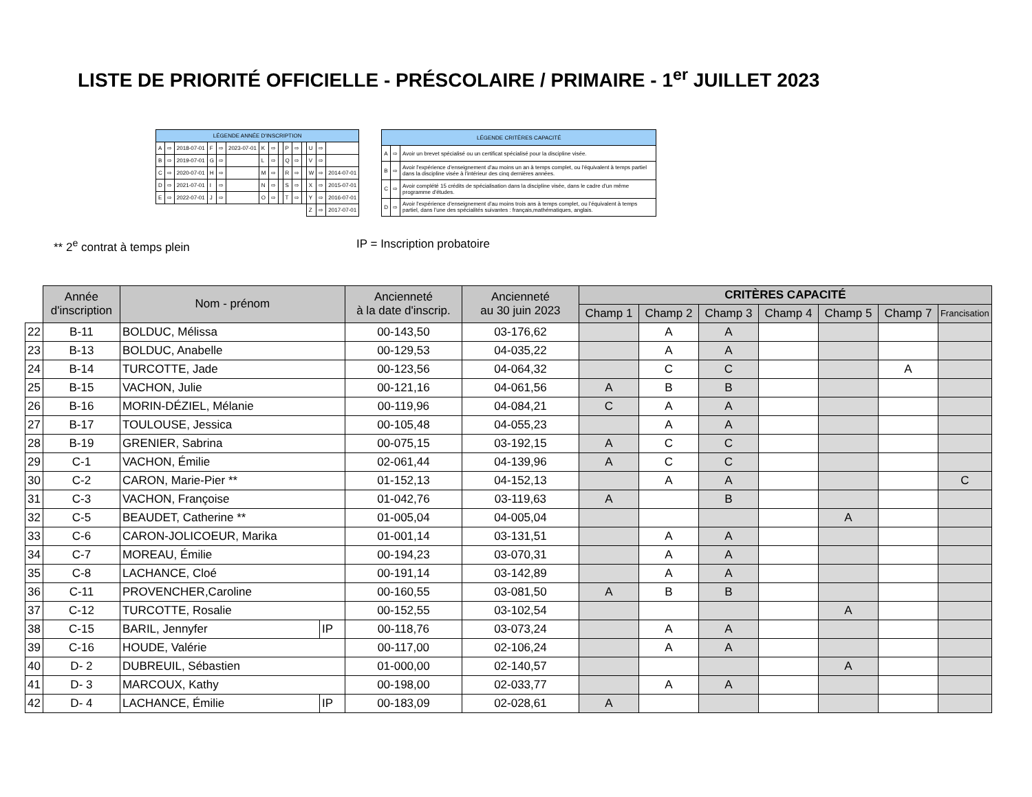LISTE DE PRIORITÉ OFFICIELLE - PRÉSCOLAIRE / PRIMAIRE - 1<sup>er</sup> JUILLET 2023
| LÉGENDE ANNÉE D'INSCRIPTION | | | | | | | | | | | | | | |
| --- | --- | --- | --- | --- | --- | --- | --- | --- | --- | --- | --- | --- | --- | --- |
| A | ⇨ | 2018-07-01 | F | ⇨ | 2023-07-01 | K | ⇨ | | P | ⇨ | | U | ⇨ | |
| B | ⇨ | 2019-07-01 | G | ⇨ | | L | ⇨ | | Q | ⇨ | | V | ⇨ | |
| C | ⇨ | 2020-07-01 | H | ⇨ | | M | ⇨ | | R | ⇨ | | W | ⇨ | 2014-07-01 |
| D | ⇨ | 2021-07-01 | I | ⇨ | | N | ⇨ | | S | ⇨ | | X | ⇨ | 2015-07-01 |
| E | ⇨ | 2022-07-01 | J | ⇨ | | O | ⇨ | | T | ⇨ | | Y | ⇨ | 2016-07-01 |
| | | | | | | | | | | | | Z | ⇨ | 2017-07-01 |
| LÉGENDE CRITÈRES CAPACITÉ | | |
| --- | --- | --- |
| A | ⇨ | Avoir un brevet spécialisé ou un certificat spécialisé pour la discipline visée. |
| B | ⇨ | Avoir l'expérience d'enseignement d'au moins un an à temps complet, ou l'équivalent à temps partiel dans la discipline visée à l'intérieur des cinq dernières années. |
| C | ⇨ | Avoir complété 15 crédits de spécialisation dans la discipline visée, dans le cadre d'un même programme d'études. |
| D | ⇨ | Avoir l'expérience d'enseignement d'au moins trois ans à temps complet, ou l'équivalent à temps partiel, dans l'une des spécialités suivantes : français,mathématiques, anglais. |
** 2<sup>e</sup> contrat à temps plein IP = Inscription probatoire
| | Année d'inscription | Nom - prénom | | Ancienneté à la date d'inscrip. | Ancienneté au 30 juin 2023 | CRITÈRES CAPACITÉ | | | | | | |
| | | | | | | Champ 1 | Champ 2 | Champ 3 | Champ 4 | Champ 5 | Champ 7 | Francisation |
| 22 | B-11 | BOLDUC, Mélissa | | 00-143,50 | 03-176,62 | | A | A | | | | |
| 23 | B-13 | BOLDUC, Anabelle | | 00-129,53 | 04-035,22 | | A | A | | | | |
| 24 | B-14 | TURCOTTE, Jade | | 00-123,56 | 04-064,32 | | C | C | | | A | |
| 25 | B-15 | VACHON, Julie | | 00-121,16 | 04-061,56 | A | B | B | | | | |
| 26 | B-16 | MORIN-DÉZIEL, Mélanie | | 00-119,96 | 04-084,21 | C | A | A | | | | |
| 27 | B-17 | TOULOUSE, Jessica | | 00-105,48 | 04-055,23 | | A | A | | | | |
| 28 | B-19 | GRENIER, Sabrina | | 00-075,15 | 03-192,15 | A | C | C | | | | |
| 29 | C-1 | VACHON, Émilie | | 02-061,44 | 04-139,96 | A | C | C | | | | |
| 30 | C-2 | CARON, Marie-Pier ** | | 01-152,13 | 04-152,13 | | A | A | | | | C |
| 31 | C-3 | VACHON, Françoise | | 01-042,76 | 03-119,63 | A | | B | | | | |
| 32 | C-5 | BEAUDET, Catherine ** | | 01-005,04 | 04-005,04 | | | | | A | | |
| 33 | C-6 | CARON-JOLICOEUR, Marika | | 01-001,14 | 03-131,51 | | A | A | | | | |
| 34 | C-7 | MOREAU, Émilie | | 00-194,23 | 03-070,31 | | A | A | | | | |
| 35 | C-8 | LACHANCE, Cloé | | 00-191,14 | 03-142,89 | | A | A | | | | |
| 36 | C-11 | PROVENCHER,Caroline | | 00-160,55 | 03-081,50 | A | B | B | | | | |
| 37 | C-12 | TURCOTTE, Rosalie | | 00-152,55 | 03-102,54 | | | | | A | | |
| 38 | C-15 | BARIL, Jennyfer | IP | 00-118,76 | 03-073,24 | | A | A | | | | |
| 39 | C-16 | HOUDE, Valérie | | 00-117,00 | 02-106,24 | | A | A | | | | |
| 40 | D- 2 | DUBREUIL, Sébastien | | 01-000,00 | 02-140,57 | | | | | A | | |
| 41 | D- 3 | MARCOUX, Kathy | | 00-198,00 | 02-033,77 | | A | A | | | | |
| 42 | D- 4 | LACHANCE, Émilie | IP | 00-183,09 | 02-028,61 | A | | | | | | |